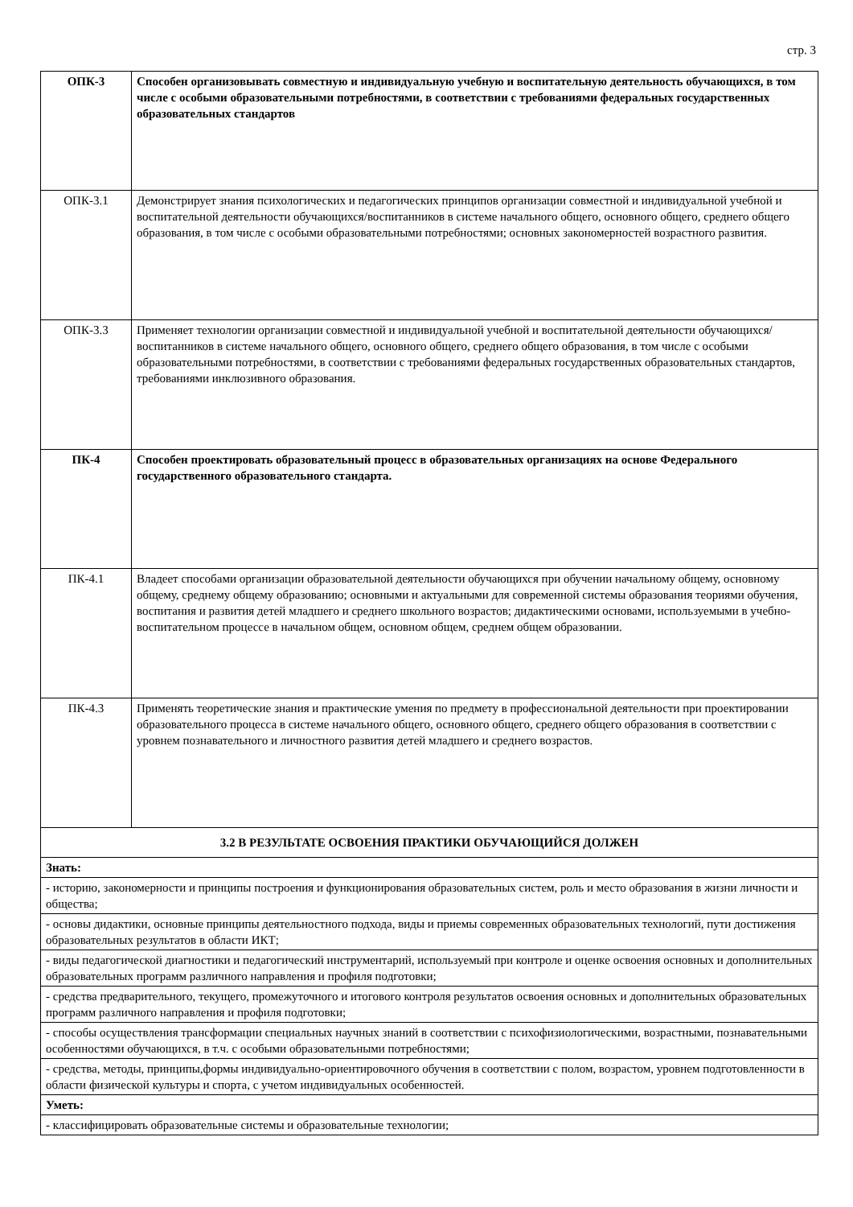стр. 3
| ОПК-3 | Способен организовывать совместную и индивидуальную учебную и воспитательную деятельность обучающихся, в том числе с особыми образовательными потребностями, в соответствии с требованиями федеральных государственных образовательных стандартов |
| ОПК-3.1 | Демонстрирует знания психологических и педагогических принципов организации совместной и индивидуальной учебной и воспитательной деятельности обучающихся/воспитанников в системе начального общего, основного общего, среднего общего образования, в том числе с особыми образовательными потребностями; основных закономерностей возрастного развития. |
| ОПК-3.3 | Применяет технологии организации совместной и индивидуальной учебной и воспитательной деятельности обучающихся/воспитанников в системе начального общего, основного общего, среднего общего образования, в том числе с особыми образовательными потребностями, в соответствии с требованиями федеральных государственных образовательных стандартов, требованиями инклюзивного образования. |
| ПК-4 | Способен проектировать образовательный процесс в образовательных организациях на основе Федерального государственного образовательного стандарта. |
| ПК-4.1 | Владеет способами организации образовательной деятельности обучающихся при обучении начальному общему, основному общему, среднему общему образованию; основными и актуальными для современной системы образования теориями обучения, воспитания и развития детей младшего и среднего школьного возрастов; дидактическими основами, используемыми в учебно-воспитательном процессе в начальном общем, основном общем, среднем общем образовании. |
| ПК-4.3 | Применять теоретические знания и практические умения по предмету в профессиональной деятельности при проектировании образовательного процесса в системе начального общего, основного общего, среднего общего образования в соответствии с уровнем познавательного и личностного развития детей младшего и среднего возрастов. |
| 3.2 В РЕЗУЛЬТАТЕ ОСВОЕНИЯ ПРАКТИКИ ОБУЧАЮЩИЙСЯ ДОЛЖЕН | |
| Знать: | |
| - историю, закономерности и принципы построения и функционирования образовательных систем, роль и место образования в жизни личности и общества; | |
| - основы дидактики, основные принципы деятельностного подхода, виды и приемы современных образовательных технологий, пути достижения образовательных результатов в области ИКТ; | |
| - виды педагогической диагностики и педагогический инструментарий, используемый при контроле и оценке освоения основных и дополнительных образовательных программ различного направления и профиля подготовки; | |
| - средства предварительного, текущего, промежуточного и итогового контроля результатов освоения основных и дополнительных образовательных программ различного направления и профиля подготовки; | |
| - способы осуществления трансформации специальных научных знаний в соответствии с психофизиологическими, возрастными, познавательными особенностями обучающихся, в т.ч. с особыми образовательными потребностями; | |
| - средства, методы, принципы,формы индивидуально-ориентировочного обучения в соответствии с полом, возрастом, уровнем подготовленности в области физической культуры и спорта, с учетом индивидуальных особенностей. | |
| Уметь: | |
| - классифицировать образовательные системы и образовательные технологии; | |